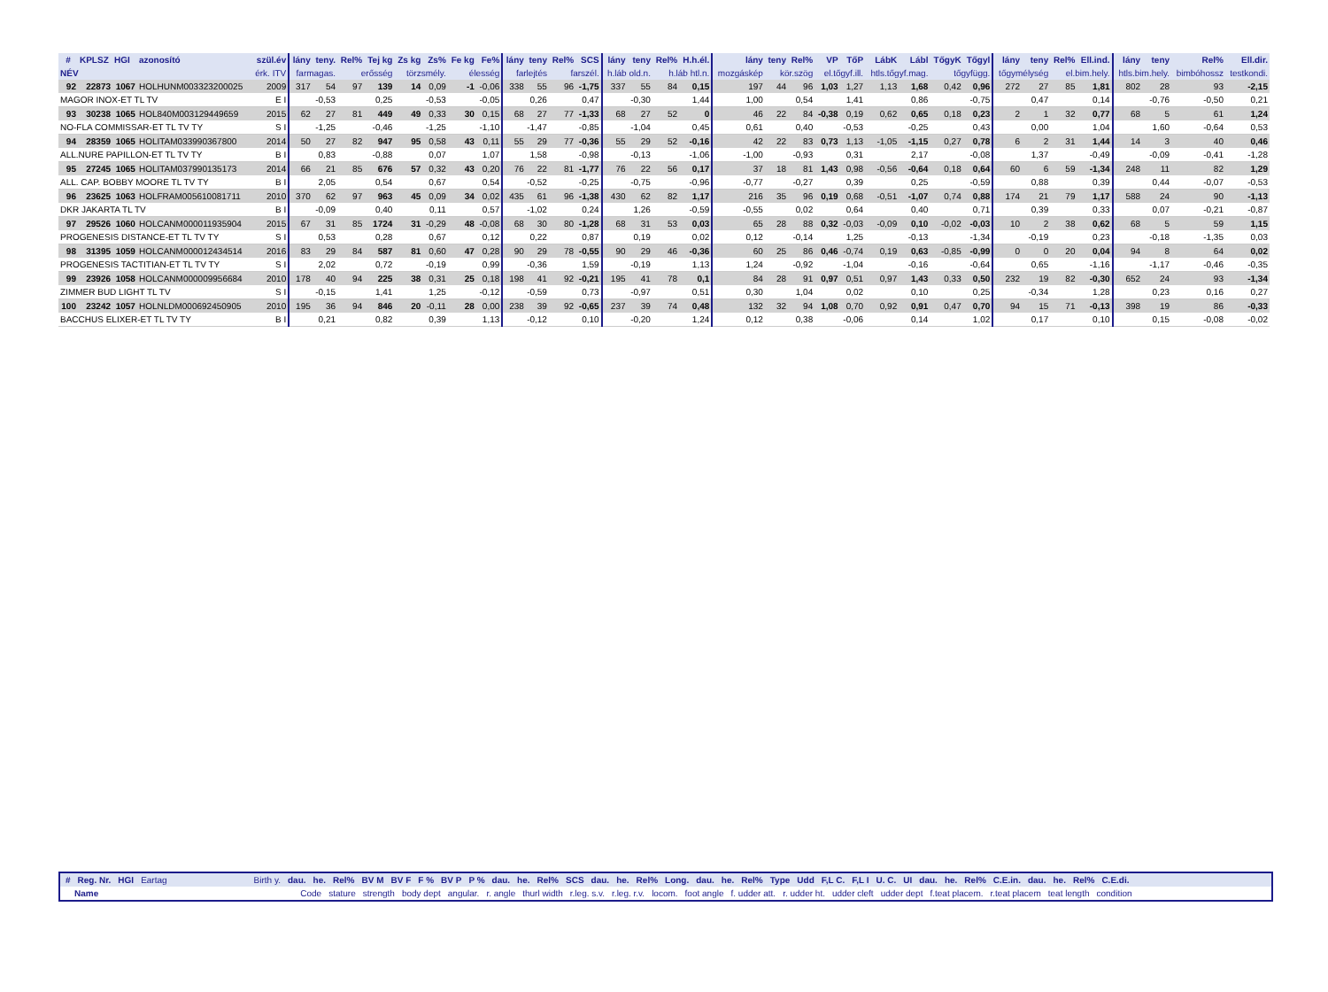| # | KPLSZ | HGI | azonosító | szül.év | lány | teny. | Rel% | Tej kg | Zs kg | Zs% | Fe kg | Fe% | lány | teny | Rel% | SCS | lány | teny | Rel% | H.h.él. | lány | teny | Rel% | VP | TőP | LábK | Lábl | TőgyK | Tőgyl | lány | teny | Rel% | Ell.ind. | lány | teny | Rel% | Ell.dir. |
| --- | --- | --- | --- | --- | --- | --- | --- | --- | --- | --- | --- | --- | --- | --- | --- | --- | --- | --- | --- | --- | --- | --- | --- | --- | --- | --- | --- | --- | --- | --- | --- | --- | --- | --- | --- | --- | --- |
| NÉV | | | | érk. ITV | farmagas. | | erősség | | törzsmély. | | élesség | | farlejtés | | farszél. | | h.láb old.n. | | h.láb htl.n. | | mozgáskép | kör.szög | | el.tőgyf.ill. | | htls.tőgyf.mag. | | tőgyfügg. | | tőgymélység | | el.bim.hely. | | htls.bim.hely. | | bimbóhossz | testkondi. |
| 92 | 22873 | 1067 | HOLHUNM003323200025 | 2009 | 317 | 54 | 97 | 139 | 14 | 0,09 | -1 | -0,06 | 338 | 55 | 96 | -1,75 | 337 | 55 | 84 | 0,15 | 197 | 44 | 96 | 1,03 | 1,27 | 1,13 | 1,68 | 0,42 | 0,96 | 272 | 27 | 85 | 1,81 | 802 | 28 | 93 | -2,15 |
| MAGOR INOX-ET TL TV | | | | E I | -0,53 | | 0,25 | | -0,53 | | -0,05 | | 0,26 | | 0,47 | | -0,30 | | 1,44 | | 1,00 | 0,54 | | 1,41 | | 0,86 | | -0,75 | | 0,47 | | 0,14 | | -0,76 | | -0,50 | 0,21 |
| 93 | 30238 | 1065 | HOL840M003129449659 | 2015 | 62 | 27 | 81 | 449 | 49 | 0,33 | 30 | 0,15 | 68 | 27 | 77 | -1,33 | 68 | 27 | 52 | 0 | 46 | 22 | 84 | -0,38 | 0,19 | 0,62 | 0,65 | 0,18 | 0,23 | 2 | 1 | 32 | 0,77 | 68 | 5 | 61 | 1,24 |
| NO-FLA COMMISSAR-ET TL TV TY | | | | S I | -1,25 | | -0,46 | | -1,25 | | -1,10 | | -1,47 | | -0,85 | | -1,04 | | 0,45 | | 0,61 | 0,40 | | -0,53 | | -0,25 | | 0,43 | | 0,00 | | 1,04 | | 1,60 | | -0,64 | 0,53 |
| 94 | 28359 | 1065 | HOLITAM033990367800 | 2014 | 50 | 27 | 82 | 947 | 95 | 0,58 | 43 | 0,11 | 55 | 29 | 77 | -0,36 | 55 | 29 | 52 | -0,16 | 42 | 22 | 83 | 0,73 | 1,13 | -1,05 | -1,15 | 0,27 | 0,78 | 6 | 2 | 31 | 1,44 | 14 | 3 | 40 | 0,46 |
| ALL.NURE PAPILLON-ET TL TV TY | | | | B I | 0,83 | | -0,88 | | 0,07 | | 1,07 | | 1,58 | | -0,98 | | -0,13 | | -1,06 | | -1,00 | -0,93 | | 0,31 | | 2,17 | | -0,08 | | 1,37 | | -0,49 | | -0,09 | | -0,41 | -1,28 |
| 95 | 27245 | 1065 | HOLITAM037990135173 | 2014 | 66 | 21 | 85 | 676 | 57 | 0,32 | 43 | 0,20 | 76 | 22 | 81 | -1,77 | 76 | 22 | 56 | 0,17 | 37 | 18 | 81 | 1,43 | 0,98 | -0,56 | -0,64 | 0,18 | 0,64 | 60 | 6 | 59 | -1,34 | 248 | 11 | 82 | 1,29 |
| ALL. CAP. BOBBY MOORE TL TV TY | | | | B I | 2,05 | | 0,54 | | 0,67 | | 0,54 | | -0,52 | | -0,25 | | -0,75 | | -0,96 | | -0,77 | -0,27 | | 0,39 | | 0,25 | | -0,59 | | 0,88 | | 0,39 | | 0,44 | | -0,07 | -0,53 |
| 96 | 23625 | 1063 | HOLFRAM005610081711 | 2010 | 370 | 62 | 97 | 963 | 45 | 0,09 | 34 | 0,02 | 435 | 61 | 96 | -1,38 | 430 | 62 | 82 | 1,17 | 216 | 35 | 96 | 0,19 | 0,68 | -0,51 | -1,07 | 0,74 | 0,88 | 174 | 21 | 79 | 1,17 | 588 | 24 | 90 | -1,13 |
| DKR JAKARTA TL TV | | | | B I | -0,09 | | 0,40 | | 0,11 | | 0,57 | | -1,02 | | 0,24 | | 1,26 | | -0,59 | | -0,55 | 0,02 | | 0,64 | | 0,40 | | 0,71 | | 0,39 | | 0,33 | | 0,07 | | -0,21 | -0,87 |
| 97 | 29526 | 1060 | HOLCANM000011935904 | 2015 | 67 | 31 | 85 | 1724 | 31 | -0,29 | 48 | -0,08 | 68 | 30 | 80 | -1,28 | 68 | 31 | 53 | 0,03 | 65 | 28 | 88 | 0,32 | -0,03 | -0,09 | 0,10 | -0,02 | -0,03 | 10 | 2 | 38 | 0,62 | 68 | 5 | 59 | 1,15 |
| PROGENESIS DISTANCE-ET TL TV TY | | | | S I | 0,53 | | 0,28 | | 0,67 | | 0,12 | | 0,22 | | 0,87 | | 0,19 | | 0,02 | | 0,12 | -0,14 | | 1,25 | | -0,13 | | -1,34 | | -0,19 | | 0,23 | | -0,18 | | -1,35 | 0,03 |
| 98 | 31395 | 1059 | HOLCANM000012434514 | 2016 | 83 | 29 | 84 | 587 | 81 | 0,60 | 47 | 0,28 | 90 | 29 | 78 | -0,55 | 90 | 29 | 46 | -0,36 | 60 | 25 | 86 | 0,46 | -0,74 | 0,19 | 0,63 | -0,85 | -0,99 | 0 | 0 | 20 | 0,04 | 94 | 8 | 64 | 0,02 |
| PROGENESIS TACTITIAN-ET TL TV TY | | | | S I | 2,02 | | 0,72 | | -0,19 | | 0,99 | | -0,36 | | 1,59 | | -0,19 | | 1,13 | | 1,24 | -0,92 | | -1,04 | | -0,16 | | -0,64 | | 0,65 | | -1,16 | | -1,17 | | -0,46 | -0,35 |
| 99 | 23926 | 1058 | HOLCANM000009956684 | 2010 | 178 | 40 | 94 | 225 | 38 | 0,31 | 25 | 0,18 | 198 | 41 | 92 | -0,21 | 195 | 41 | 78 | 0,1 | 84 | 28 | 91 | 0,97 | 0,51 | 0,97 | 1,43 | 0,33 | 0,50 | 232 | 19 | 82 | -0,30 | 652 | 24 | 93 | -1,34 |
| ZIMMER BUD LIGHT TL TV | | | | S I | -0,15 | | 1,41 | | 1,25 | | -0,12 | | -0,59 | | 0,73 | | -0,97 | | 0,51 | | 0,30 | 1,04 | | 0,02 | | 0,10 | | 0,25 | | -0,34 | | 1,28 | | 0,23 | | 0,16 | 0,27 |
| 100 | 23242 | 1057 | HOLNLDM000692450905 | 2010 | 195 | 36 | 94 | 846 | 20 | -0,11 | 28 | 0,00 | 238 | 39 | 92 | -0,65 | 237 | 39 | 74 | 0,48 | 132 | 32 | 94 | 1,08 | 0,70 | 0,92 | 0,91 | 0,47 | 0,70 | 94 | 15 | 71 | -0,13 | 398 | 19 | 86 | -0,33 |
| BACCHUS ELIXER-ET TL TV TY | | | | B I | 0,21 | | 0,82 | | 0,39 | | 1,13 | | -0,12 | | 0,10 | | -0,20 | | 1,24 | | 0,12 | 0,38 | | -0,06 | | 0,14 | | 1,02 | | 0,17 | | 0,10 | | 0,15 | | -0,08 | -0,02 |
# Reg. Nr. HGI Eartag Birth y. dau. he. Rel% BV M BV F F % BV P P % dau. he. Rel% SCS dau. he. Rel% Long. dau. he. Rel% Type Udd F,L C. F,L I U. C. UI dau. he. Rel% C.E.in. dau. he. Rel% C.E.di.
Name Code stature strength body dept angular. r. angle thurl width r.leg. s.v. r.leg. r.v. locom. foot angle f. udder att. r. udder ht. udder cleft udder dept f.teat placem. r.teat placem teat length condition